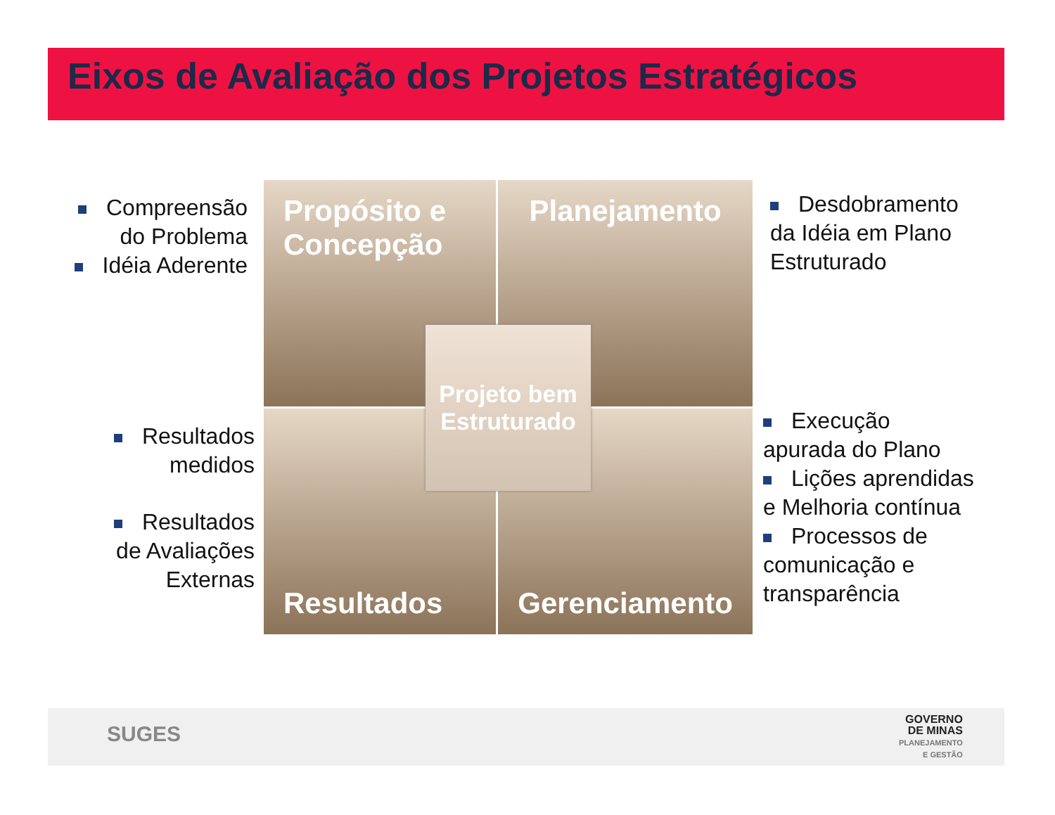Eixos de Avaliação dos Projetos Estratégicos
Compreensão do Problema
Idéia Aderente
Propósito e Concepção
Planejamento
Resultados
Gerenciamento
Projeto bem Estruturado
Desdobramento da Idéia em Plano Estruturado
Resultados medidos
Resultados de Avaliações Externas
Execução apurada do Plano
Lições aprendidas e Melhoria contínua
Processos de comunicação e transparência
SUGES
GOVERNO
DE MINAS
PLANEJAMENTO
E GESTÃO